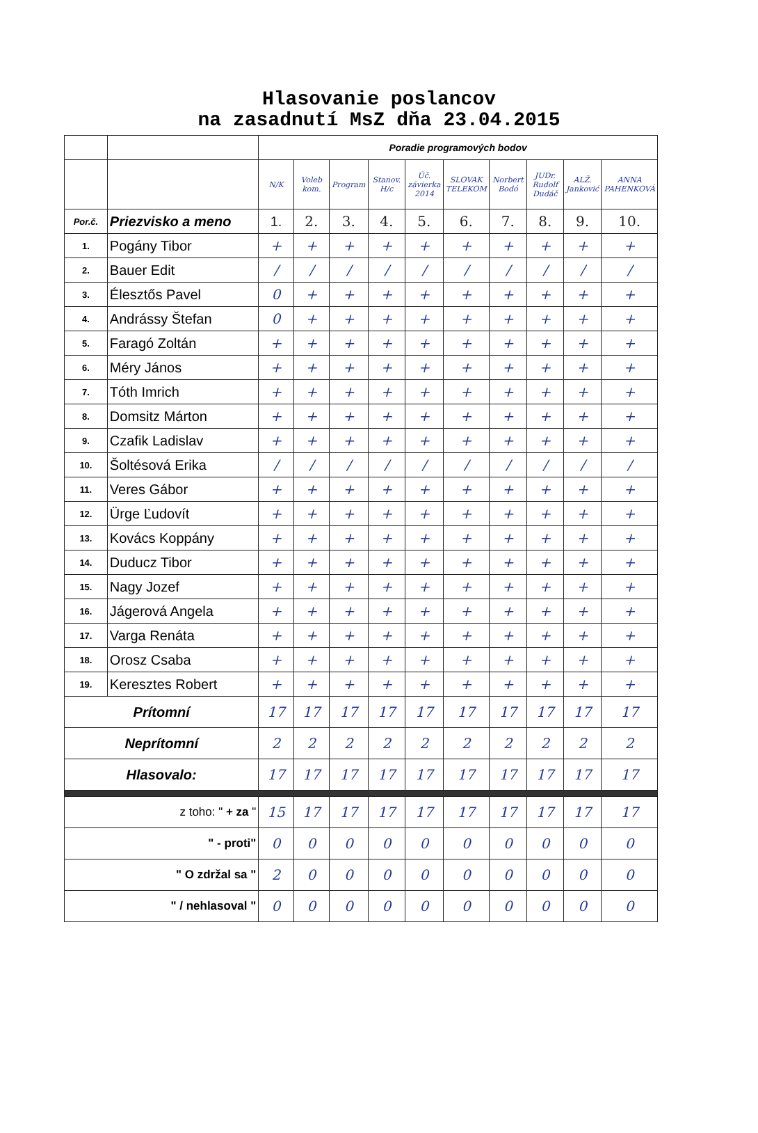Hlasovanie poslancov
na zasadnutí MsZ dňa 23.04.2015
| | | Poradie programových bodov | | | | | | | | | |
| | | N/K | Voleb kom. | Program | Stanov. H/c | Úč. závierka 2014 | SLOVAK TELEKOM | Norbert Bodó | JUDr. Rudolf Dudáč | ALŽ. Janković | ANNA PAHENKOVÁ |
| Por.č. | Priezvisko a meno | 1. | 2. | 3. | 4. | 5. | 6. | 7. | 8. | 9. | 10. |
| 1. | Pogány Tibor | + | + | + | + | + | + | + | + | + | + |
| 2. | Bauer Edit | / | / | / | / | / | / | / | / | / | / |
| 3. | Élesztős Pavel | 0 | + | + | + | + | + | + | + | + | + |
| 4. | Andrássy Štefan | 0 | + | + | + | + | + | + | + | + | + |
| 5. | Faragó Zoltán | + | + | + | + | + | + | + | + | + | + |
| 6. | Méry János | + | + | + | + | + | + | + | + | + | + |
| 7. | Tóth Imrich | + | + | + | + | + | + | + | + | + | + |
| 8. | Domsitz Márton | + | + | + | + | + | + | + | + | + | + |
| 9. | Czafik Ladislav | + | + | + | + | + | + | + | + | + | + |
| 10. | Šoltésová Erika | / | / | / | / | / | / | / | / | / | / |
| 11. | Veres Gábor | + | + | + | + | + | + | + | + | + | + |
| 12. | Ürge Ľudovít | + | + | + | + | + | + | + | + | + | + |
| 13. | Kovács Koppány | + | + | + | + | + | + | + | + | + | + |
| 14. | Duducz Tibor | + | + | + | + | + | + | + | + | + | + |
| 15. | Nagy Jozef | + | + | + | + | + | + | + | + | + | + |
| 16. | Jágerová Angela | + | + | + | + | + | + | + | + | + | + |
| 17. | Varga Renáta | + | + | + | + | + | + | + | + | + | + |
| 18. | Orosz Csaba | + | + | + | + | + | + | + | + | + | + |
| 19. | Keresztes Robert | + | + | + | + | + | + | + | + | + | + |
| Prítomní | | 17 | 17 | 17 | 17 | 17 | 17 | 17 | 17 | 17 | 17 |
| Neprítomní | | 2 | 2 | 2 | 2 | 2 | 2 | 2 | 2 | 2 | 2 |
| Hlasovalo: | | 17 | 17 | 17 | 17 | 17 | 17 | 17 | 17 | 17 | 17 |
| z toho: " + za " | | 15 | 17 | 17 | 17 | 17 | 17 | 17 | 17 | 17 | 17 |
| " - proti" | | 0 | 0 | 0 | 0 | 0 | 0 | 0 | 0 | 0 | 0 |
| " O zdržal sa " | | 2 | 0 | 0 | 0 | 0 | 0 | 0 | 0 | 0 | 0 |
| " / nehlasoval " | | 0 | 0 | 0 | 0 | 0 | 0 | 0 | 0 | 0 | 0 |